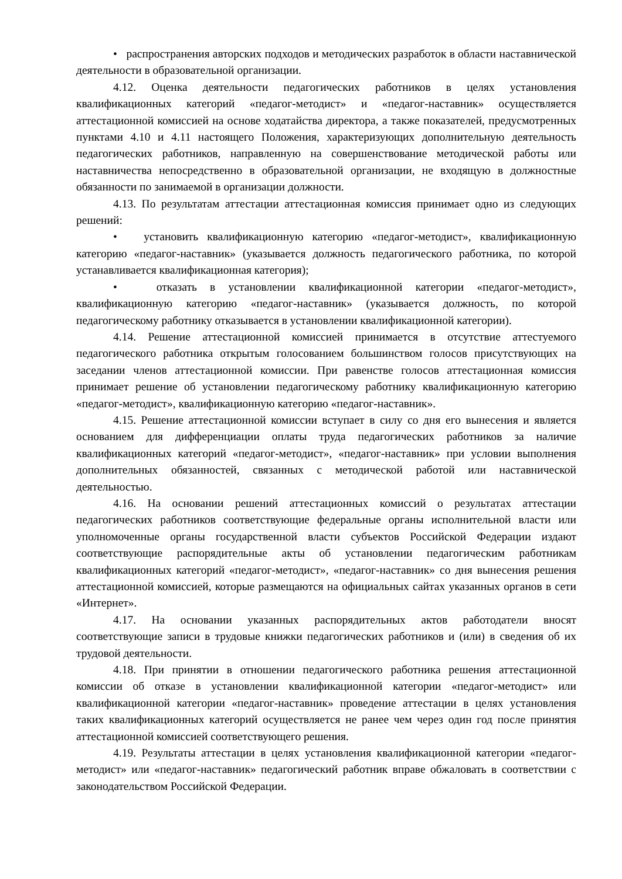• распространения авторских подходов и методических разработок в области наставнической деятельности в образовательной организации.
4.12. Оценка деятельности педагогических работников в целях установления квалификационных категорий «педагог-методист» и «педагог-наставник» осуществляется аттестационной комиссией на основе ходатайства директора, а также показателей, предусмотренных пунктами 4.10 и 4.11 настоящего Положения, характеризующих дополнительную деятельность педагогических работников, направленную на совершенствование методической работы или наставничества непосредственно в образовательной организации, не входящую в должностные обязанности по занимаемой в организации должности.
4.13. По результатам аттестации аттестационная комиссия принимает одно из следующих решений:
• установить квалификационную категорию «педагог-методист», квалификационную категорию «педагог-наставник» (указывается должность педагогического работника, по которой устанавливается квалификационная категория);
• отказать в установлении квалификационной категории «педагог-методист», квалификационную категорию «педагог-наставник» (указывается должность, по которой педагогическому работнику отказывается в установлении квалификационной категории).
4.14. Решение аттестационной комиссией принимается в отсутствие аттестуемого педагогического работника открытым голосованием большинством голосов присутствующих на заседании членов аттестационной комиссии. При равенстве голосов аттестационная комиссия принимает решение об установлении педагогическому работнику квалификационную категорию «педагог-методист», квалификационную категорию «педагог-наставник».
4.15. Решение аттестационной комиссии вступает в силу со дня его вынесения и является основанием для дифференциации оплаты труда педагогических работников за наличие квалификационных категорий «педагог-методист», «педагог-наставник» при условии выполнения дополнительных обязанностей, связанных с методической работой или наставнической деятельностью.
4.16. На основании решений аттестационных комиссий о результатах аттестации педагогических работников соответствующие федеральные органы исполнительной власти или уполномоченные органы государственной власти субъектов Российской Федерации издают соответствующие распорядительные акты об установлении педагогическим работникам квалификационных категорий «педагог-методист», «педагог-наставник» со дня вынесения решения аттестационной комиссией, которые размещаются на официальных сайтах указанных органов в сети «Интернет».
4.17. На основании указанных распорядительных актов работодатели вносят соответствующие записи в трудовые книжки педагогических работников и (или) в сведения об их трудовой деятельности.
4.18. При принятии в отношении педагогического работника решения аттестационной комиссии об отказе в установлении квалификационной категории «педагог-методист» или квалификационной категории «педагог-наставник» проведение аттестации в целях установления таких квалификационных категорий осуществляется не ранее чем через один год после принятия аттестационной комиссией соответствующего решения.
4.19. Результаты аттестации в целях установления квалификационной категории «педагог-методист» или «педагог-наставник» педагогический работник вправе обжаловать в соответствии с законодательством Российской Федерации.